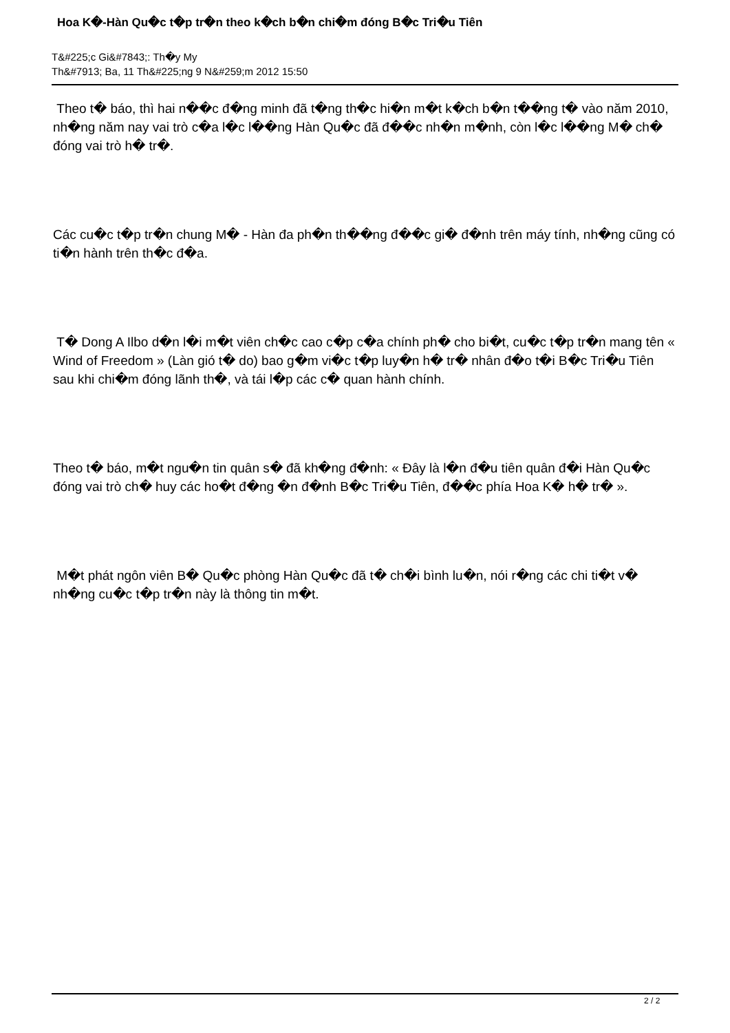Hoa K�-Hàn Qu�c t�p tr�n theo k�ch b�n chi�m đóng B�c Tri�u Tiên
T&#225;c Gi&#7843;: Th�y My
Th&#7913; Ba, 11 Th&#225;ng 9 N&#259;m 2012 15:50
Theo t� báo, thì hai n��c đ�ng minh đã t�ng th�c hi�n m�t k�ch b�n t��ng t� vào năm 2010, nh�ng năm nay vai trò c�a l�c l��ng Hàn Qu�c đã đ��c nh�n m�nh, còn l�c l��ng M� ch� đóng vai trò h� tr�.
Các cu�c t�p tr�n chung M� - Hàn đa ph�n th��ng đ��c gi� đ�nh trên máy tính, nh�ng cũng có ti�n hành trên th�c đ�a.
T� Dong A Ilbo d�n l�i m�t viên ch�c cao c�p c�a chính ph� cho bi�t, cu�c t�p tr�n mang tên « Wind of Freedom » (Làn gió t� do) bao g�m vi�c t�p luy�n h� tr� nhân đ�o t�i B�c Tri�u Tiên sau khi chi�m đóng lãnh th�, và tái l�p các c� quan hành chính.
Theo t� báo, m�t ngu�n tin quân s� đã kh�ng đ�nh: « Đây là l�n đ�u tiên quân đ�i Hàn Qu�c đóng vai trò ch� huy các ho�t đ�ng �n đ�nh B�c Tri�u Tiên, đ��c phía Hoa K� h� tr� ».
M�t phát ngôn viên B� Qu�c phòng Hàn Qu�c đã t� ch�i bình lu�n, nói r�ng các chi ti�t v� nh�ng cu�c t�p tr�n này là thông tin m�t.
2 / 2